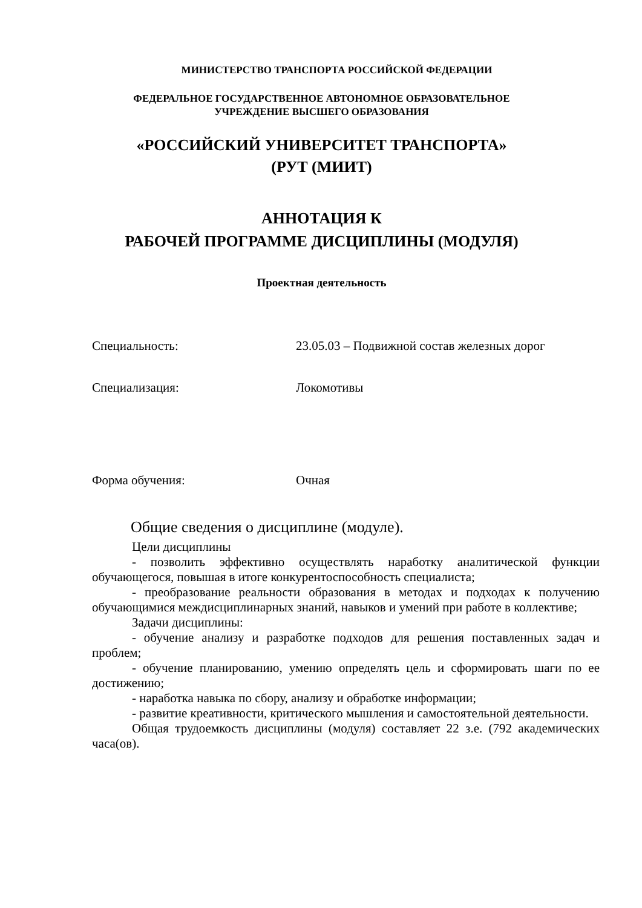МИНИСТЕРСТВО ТРАНСПОРТА РОССИЙСКОЙ ФЕДЕРАЦИИ
ФЕДЕРАЛЬНОЕ ГОСУДАРСТВЕННОЕ АВТОНОМНОЕ ОБРАЗОВАТЕЛЬНОЕ
УЧРЕЖДЕНИЕ ВЫСШЕГО ОБРАЗОВАНИЯ
«РОССИЙСКИЙ УНИВЕРСИТЕТ ТРАНСПОРТА»
(РУТ (МИИТ)
АННОТАЦИЯ К
РАБОЧЕЙ ПРОГРАММЕ ДИСЦИПЛИНЫ (МОДУЛЯ)
Проектная деятельность
Специальность: 23.05.03 – Подвижной состав железных дорог
Специализация: Локомотивы
Форма обучения: Очная
Общие сведения о дисциплине (модуле).
Цели дисциплины
- позволить эффективно осуществлять наработку аналитической функции обучающегося, повышая в итоге конкурентоспособность специалиста;
- преобразование реальности образования в методах и подходах к получению обучающимися междисциплинарных знаний, навыков и умений при работе в коллективе;
Задачи дисциплины:
- обучение анализу и разработке подходов для решения поставленных задач и проблем;
- обучение планированию, умению определять цель и сформировать шаги по ее достижению;
- наработка навыка по сбору, анализу и обработке информации;
- развитие креативности, критического мышления и самостоятельной деятельности.
Общая трудоемкость дисциплины (модуля) составляет 22 з.е. (792 академических часа(ов).